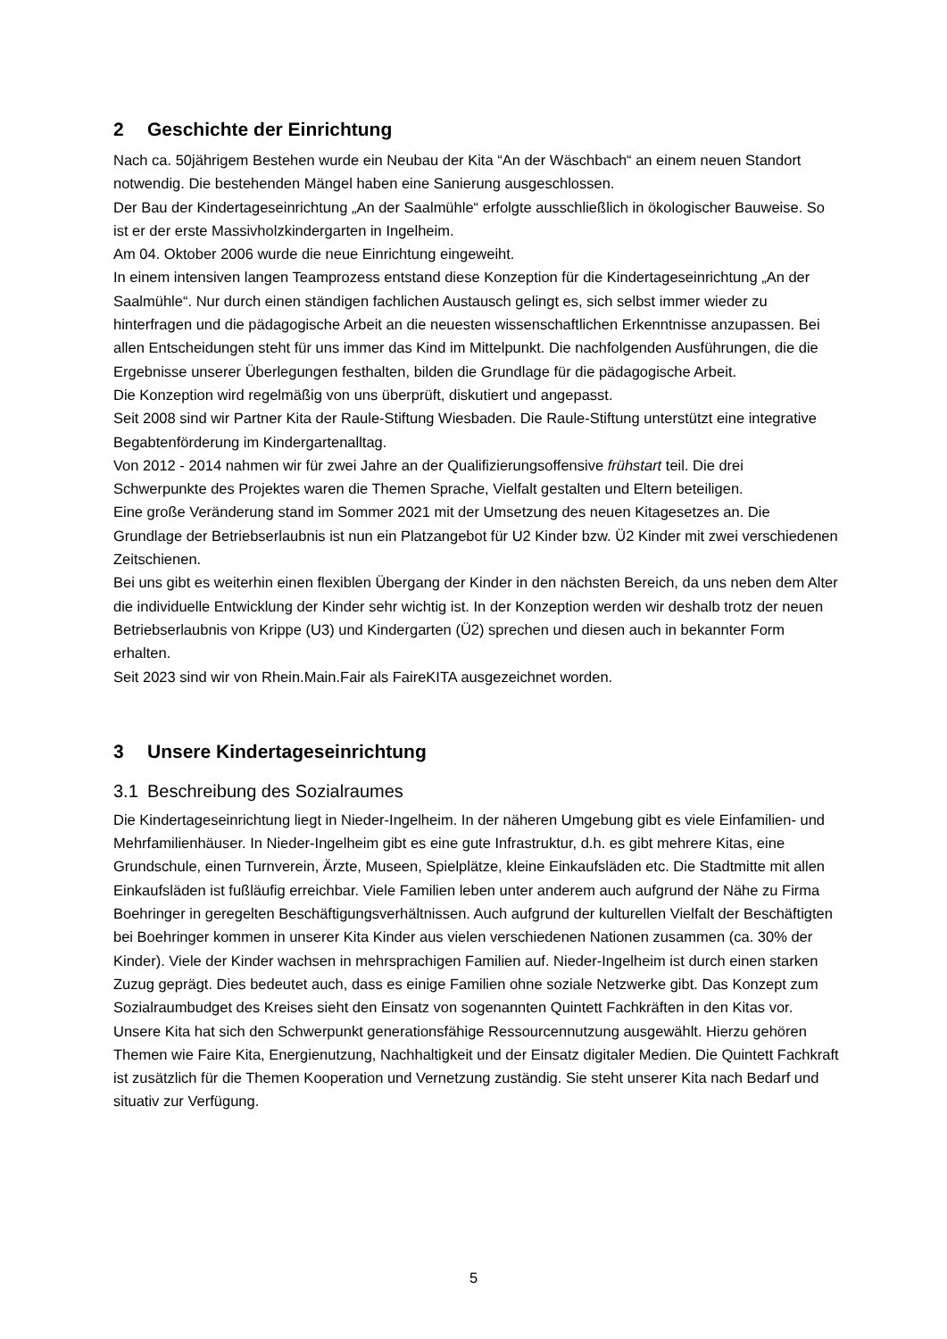2 Geschichte der Einrichtung
Nach ca. 50jährigem Bestehen wurde ein Neubau der Kita “An der Wäschbach“ an einem neuen Standort notwendig. Die bestehenden Mängel haben eine Sanierung ausgeschlossen.
Der Bau der Kindertageseinrichtung „An der Saalmühle“ erfolgte ausschließlich in ökologischer Bauweise. So ist er der erste Massivholzkindergarten in Ingelheim.
Am 04. Oktober 2006 wurde die neue Einrichtung eingeweiht.
In einem intensiven langen Teamprozess entstand diese Konzeption für die Kindertageseinrichtung „An der Saalmühle“. Nur durch einen ständigen fachlichen Austausch gelingt es, sich selbst immer wieder zu hinterfragen und die pädagogische Arbeit an die neuesten wissenschaftlichen Erkenntnisse anzupassen. Bei allen Entscheidungen steht für uns immer das Kind im Mittelpunkt. Die nachfolgenden Ausführungen, die die Ergebnisse unserer Überlegungen festhalten, bilden die Grundlage für die pädagogische Arbeit.
Die Konzeption wird regelmäßig von uns überprüft, diskutiert und angepasst.
Seit 2008 sind wir Partner Kita der Raule-Stiftung Wiesbaden. Die Raule-Stiftung unterstützt eine integrative Begabtenförderung im Kindergartenalltag.
Von 2012 - 2014 nahmen wir für zwei Jahre an der Qualifizierungsoffensive frühstart teil. Die drei Schwerpunkte des Projektes waren die Themen Sprache, Vielfalt gestalten und Eltern beteiligen.
Eine große Veränderung stand im Sommer 2021 mit der Umsetzung des neuen Kitagesetzes an. Die Grundlage der Betriebserlaubnis ist nun ein Platzangebot für U2 Kinder bzw. Ü2 Kinder mit zwei verschiedenen Zeitschienen.
Bei uns gibt es weiterhin einen flexiblen Übergang der Kinder in den nächsten Bereich, da uns neben dem Alter die individuelle Entwicklung der Kinder sehr wichtig ist. In der Konzeption werden wir deshalb trotz der neuen Betriebserlaubnis von Krippe (U3) und Kindergarten (Ü2) sprechen und diesen auch in bekannter Form erhalten.
Seit 2023 sind wir von Rhein.Main.Fair als FaireKITA ausgezeichnet worden.
3 Unsere Kindertageseinrichtung
3.1 Beschreibung des Sozialraumes
Die Kindertageseinrichtung liegt in Nieder-Ingelheim. In der näheren Umgebung gibt es viele Einfamilien- und Mehrfamilienhäuser. In Nieder-Ingelheim gibt es eine gute Infrastruktur, d.h. es gibt mehrere Kitas, eine Grundschule, einen Turnverein, Ärzte, Museen, Spielplätze, kleine Einkaufsläden etc. Die Stadtmitte mit allen Einkaufsläden ist fußläufig erreichbar. Viele Familien leben unter anderem auch aufgrund der Nähe zu Firma Boehringer in geregelten Beschäftigungsverhältnissen. Auch aufgrund der kulturellen Vielfalt der Beschäftigten bei Boehringer kommen in unserer Kita Kinder aus vielen verschiedenen Nationen zusammen (ca. 30% der Kinder). Viele der Kinder wachsen in mehrsprachigen Familien auf. Nieder-Ingelheim ist durch einen starken Zuzug geprägt. Dies bedeutet auch, dass es einige Familien ohne soziale Netzwerke gibt. Das Konzept zum Sozialraumbudget des Kreises sieht den Einsatz von sogenannten Quintett Fachkräften in den Kitas vor. Unsere Kita hat sich den Schwerpunkt generationsfähige Ressourcennutzung ausgewählt. Hierzu gehören Themen wie Faire Kita, Energienutzung, Nachhaltigkeit und der Einsatz digitaler Medien. Die Quintett Fachkraft ist zusätzlich für die Themen Kooperation und Vernetzung zuständig. Sie steht unserer Kita nach Bedarf und situativ zur Verfügung.
5